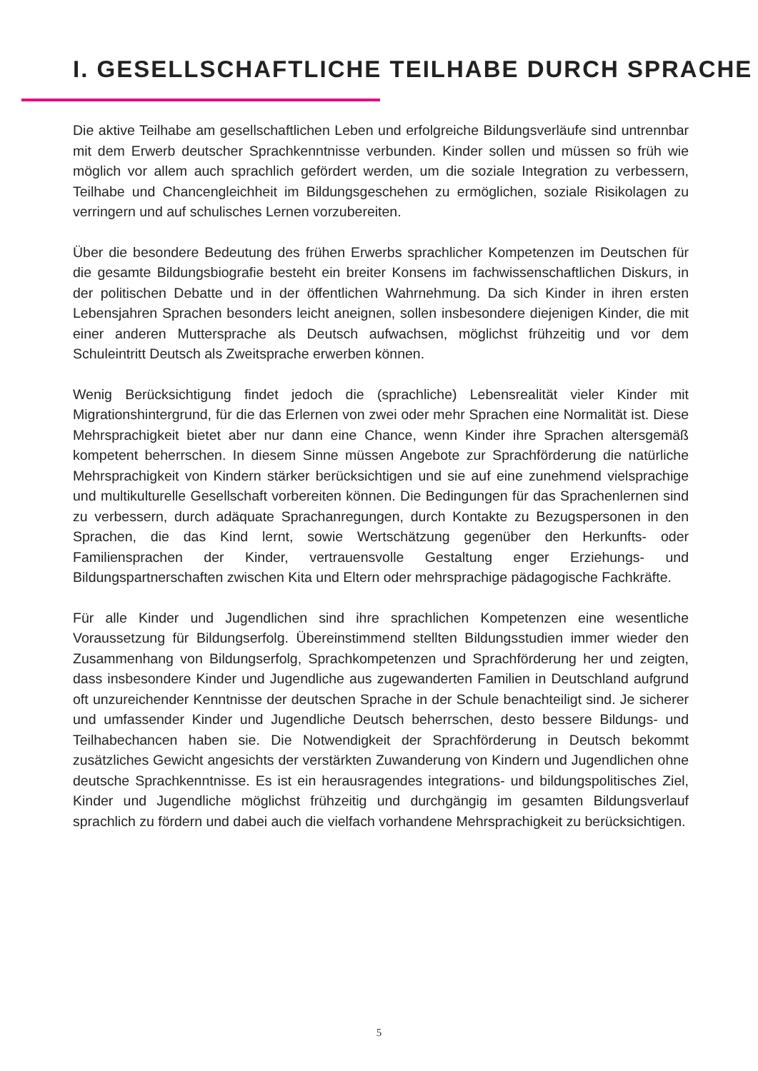I. GESELLSCHAFTLICHE TEILHABE DURCH SPRACHE
Die aktive Teilhabe am gesellschaftlichen Leben und erfolgreiche Bildungsverläufe sind untrennbar mit dem Erwerb deutscher Sprachkenntnisse verbunden. Kinder sollen und müssen so früh wie möglich vor allem auch sprachlich gefördert werden, um die soziale Integration zu verbessern, Teilhabe und Chancengleichheit im Bildungsgeschehen zu ermöglichen, soziale Risikolagen zu verringern und auf schulisches Lernen vorzubereiten.
Über die besondere Bedeutung des frühen Erwerbs sprachlicher Kompetenzen im Deutschen für die gesamte Bildungsbiografie besteht ein breiter Konsens im fachwissenschaftlichen Diskurs, in der politischen Debatte und in der öffentlichen Wahrnehmung. Da sich Kinder in ihren ersten Lebensjahren Sprachen besonders leicht aneignen, sollen insbesondere diejenigen Kinder, die mit einer anderen Muttersprache als Deutsch aufwachsen, möglichst frühzeitig und vor dem Schuleintritt Deutsch als Zweitsprache erwerben können.
Wenig Berücksichtigung findet jedoch die (sprachliche) Lebensrealität vieler Kinder mit Migrationshintergrund, für die das Erlernen von zwei oder mehr Sprachen eine Normalität ist. Diese Mehrsprachigkeit bietet aber nur dann eine Chance, wenn Kinder ihre Sprachen altersgemäß kompetent beherrschen. In diesem Sinne müssen Angebote zur Sprachförderung die natürliche Mehrsprachigkeit von Kindern stärker berücksichtigen und sie auf eine zunehmend vielsprachige und multikulturelle Gesellschaft vorbereiten können. Die Bedingungen für das Sprachenlernen sind zu verbessern, durch adäquate Sprachanregungen, durch Kontakte zu Bezugspersonen in den Sprachen, die das Kind lernt, sowie Wertschätzung gegenüber den Herkunfts- oder Familiensprachen der Kinder, vertrauensvolle Gestaltung enger Erziehungs- und Bildungspartnerschaften zwischen Kita und Eltern oder mehrsprachige pädagogische Fachkräfte.
Für alle Kinder und Jugendlichen sind ihre sprachlichen Kompetenzen eine wesentliche Voraussetzung für Bildungserfolg. Übereinstimmend stellten Bildungsstudien immer wieder den Zusammenhang von Bildungserfolg, Sprachkompetenzen und Sprachförderung her und zeigten, dass insbesondere Kinder und Jugendliche aus zugewanderten Familien in Deutschland aufgrund oft unzureichender Kenntnisse der deutschen Sprache in der Schule benachteiligt sind. Je sicherer und umfassender Kinder und Jugendliche Deutsch beherrschen, desto bessere Bildungs- und Teilhabechancen haben sie. Die Notwendigkeit der Sprachförderung in Deutsch bekommt zusätzliches Gewicht angesichts der verstärkten Zuwanderung von Kindern und Jugendlichen ohne deutsche Sprachkenntnisse. Es ist ein herausragendes integrations- und bildungspolitisches Ziel, Kinder und Jugendliche möglichst frühzeitig und durchgängig im gesamten Bildungsverlauf sprachlich zu fördern und dabei auch die vielfach vorhandene Mehrsprachigkeit zu berücksichtigen.
5